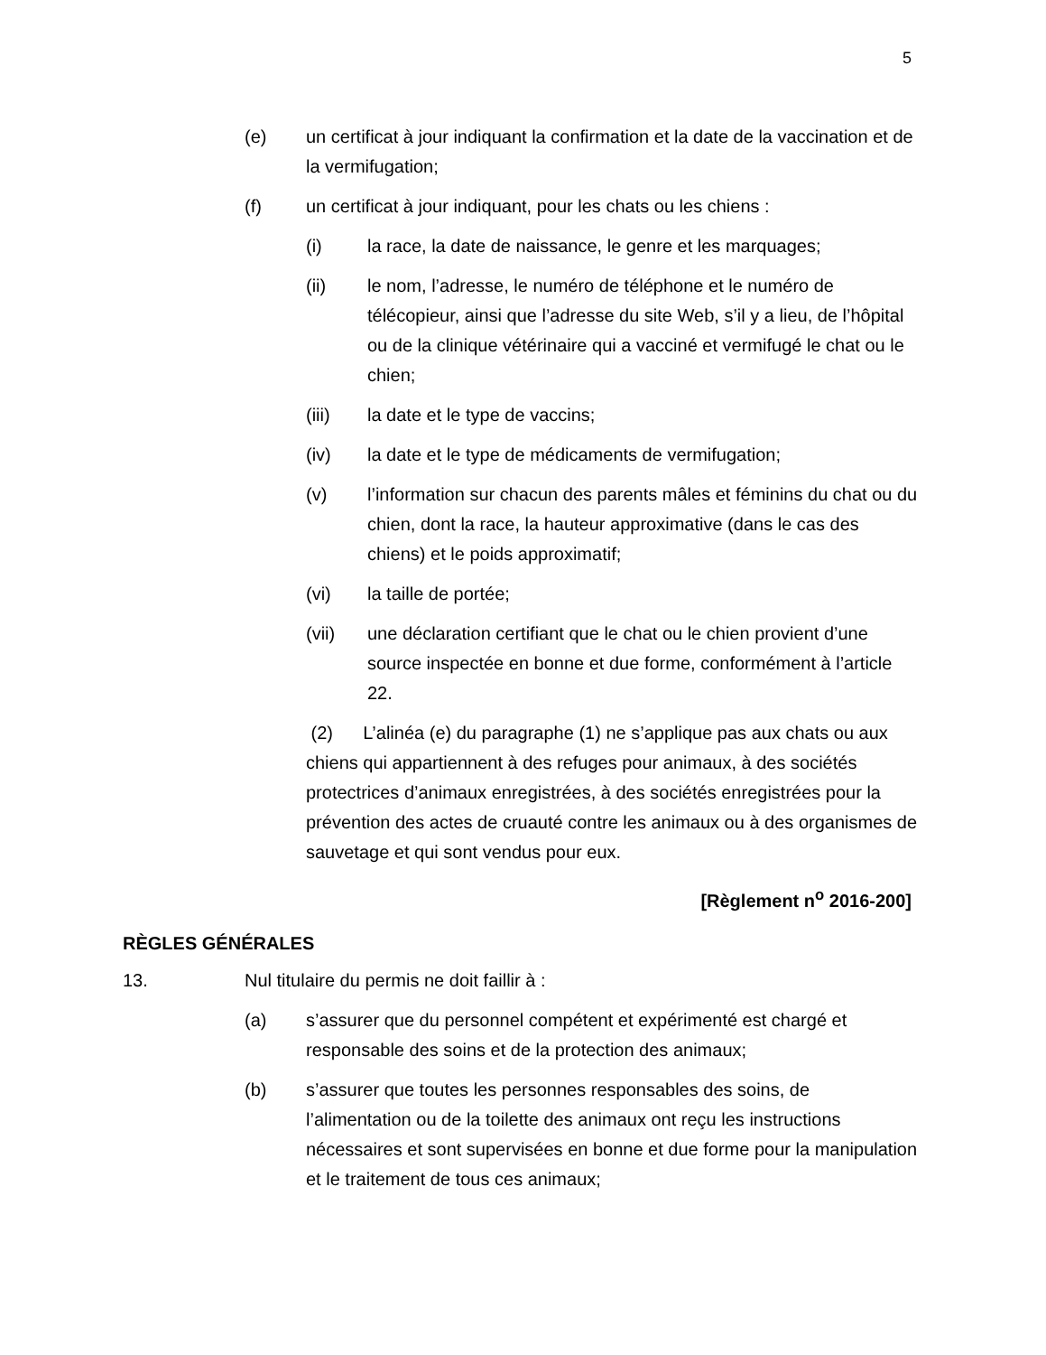5
(e) un certificat à jour indiquant la confirmation et la date de la vaccination et de la vermifugation;
(f) un certificat à jour indiquant, pour les chats ou les chiens :
(i) la race, la date de naissance, le genre et les marquages;
(ii) le nom, l’adresse, le numéro de téléphone et le numéro de télécopieur, ainsi que l’adresse du site Web, s’il y a lieu, de l’hôpital ou de la clinique vétérinaire qui a vacciné et vermifugé le chat ou le chien;
(iii) la date et le type de vaccins;
(iv) la date et le type de médicaments de vermifugation;
(v) l’information sur chacun des parents mâles et féminins du chat ou du chien, dont la race, la hauteur approximative (dans le cas des chiens) et le poids approximatif;
(vi) la taille de portée;
(vii) une déclaration certifiant que le chat ou le chien provient d’une source inspectée en bonne et due forme, conformément à l’article 22.
(2) L’alinéa (e) du paragraphe (1) ne s’applique pas aux chats ou aux chiens qui appartiennent à des refuges pour animaux, à des sociétés protectrices d’animaux enregistrées, à des sociétés enregistrées pour la prévention des actes de cruauté contre les animaux ou à des organismes de sauvetage et qui sont vendus pour eux.
[Règlement n<sup>o</sup> 2016-200]
RÈGLES GÉNÉRALES
13. Nul titulaire du permis ne doit faillir à :
(a) s’assurer que du personnel compétent et expérimenté est chargé et responsable des soins et de la protection des animaux;
(b) s’assurer que toutes les personnes responsables des soins, de l’alimentation ou de la toilette des animaux ont reçu les instructions nécessaires et sont supervisées en bonne et due forme pour la manipulation et le traitement de tous ces animaux;